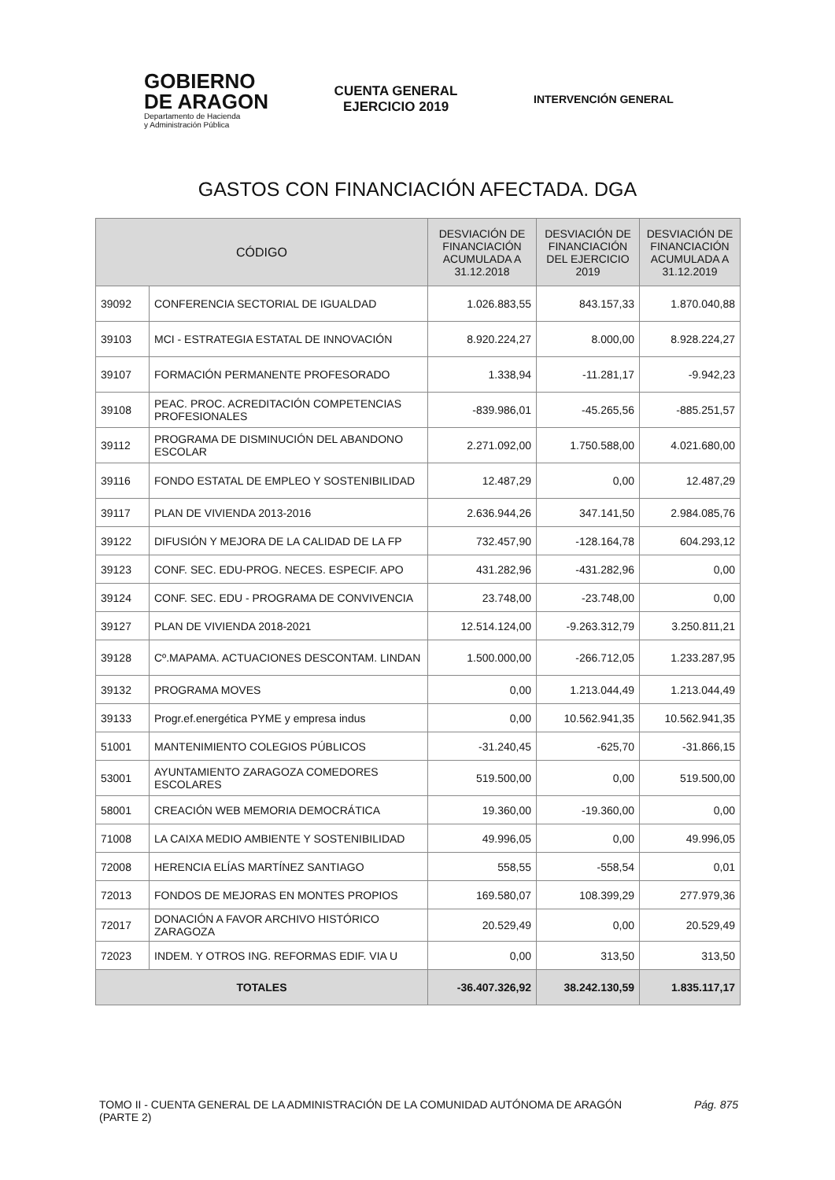GOBIERNO
DE ARAGON
Departamento de Hacienda
y Administración Pública
CUENTA GENERAL
EJERCICIO 2019
INTERVENCIÓN GENERAL
GASTOS CON FINANCIACIÓN AFECTADA. DGA
| CÓDIGO | | DESVIACIÓN DE FINANCIACIÓN ACUMULADA A 31.12.2018 | DESVIACIÓN DE FINANCIACIÓN DEL EJERCICIO 2019 | DESVIACIÓN DE FINANCIACIÓN ACUMULADA A 31.12.2019 |
| --- | --- | --- | --- | --- |
| 39092 | CONFERENCIA SECTORIAL DE IGUALDAD | 1.026.883,55 | 843.157,33 | 1.870.040,88 |
| 39103 | MCI - ESTRATEGIA ESTATAL DE INNOVACIÓN | 8.920.224,27 | 8.000,00 | 8.928.224,27 |
| 39107 | FORMACIÓN PERMANENTE PROFESORADO | 1.338,94 | -11.281,17 | -9.942,23 |
| 39108 | PEAC. PROC. ACREDITACIÓN COMPETENCIAS PROFESIONALES | -839.986,01 | -45.265,56 | -885.251,57 |
| 39112 | PROGRAMA DE DISMINUCIÓN DEL ABANDONO ESCOLAR | 2.271.092,00 | 1.750.588,00 | 4.021.680,00 |
| 39116 | FONDO ESTATAL DE EMPLEO Y SOSTENIBILIDAD | 12.487,29 | 0,00 | 12.487,29 |
| 39117 | PLAN DE VIVIENDA 2013-2016 | 2.636.944,26 | 347.141,50 | 2.984.085,76 |
| 39122 | DIFUSIÓN Y MEJORA DE LA CALIDAD DE LA FP | 732.457,90 | -128.164,78 | 604.293,12 |
| 39123 | CONF. SEC. EDU-PROG. NECES. ESPECIF. APO | 431.282,96 | -431.282,96 | 0,00 |
| 39124 | CONF. SEC. EDU - PROGRAMA DE CONVIVENCIA | 23.748,00 | -23.748,00 | 0,00 |
| 39127 | PLAN DE VIVIENDA 2018-2021 | 12.514.124,00 | -9.263.312,79 | 3.250.811,21 |
| 39128 | Cº.MAPAMA. ACTUACIONES DESCONTAM. LINDAN | 1.500.000,00 | -266.712,05 | 1.233.287,95 |
| 39132 | PROGRAMA MOVES | 0,00 | 1.213.044,49 | 1.213.044,49 |
| 39133 | Progr.ef.energética PYME y empresa indus | 0,00 | 10.562.941,35 | 10.562.941,35 |
| 51001 | MANTENIMIENTO COLEGIOS PÚBLICOS | -31.240,45 | -625,70 | -31.866,15 |
| 53001 | AYUNTAMIENTO ZARAGOZA COMEDORES ESCOLARES | 519.500,00 | 0,00 | 519.500,00 |
| 58001 | CREACIÓN WEB MEMORIA DEMOCRÁTICA | 19.360,00 | -19.360,00 | 0,00 |
| 71008 | LA CAIXA MEDIO AMBIENTE Y SOSTENIBILIDAD | 49.996,05 | 0,00 | 49.996,05 |
| 72008 | HERENCIA ELÍAS MARTÍNEZ SANTIAGO | 558,55 | -558,54 | 0,01 |
| 72013 | FONDOS DE MEJORAS EN MONTES PROPIOS | 169.580,07 | 108.399,29 | 277.979,36 |
| 72017 | DONACIÓN A FAVOR ARCHIVO HISTÓRICO ZARAGOZA | 20.529,49 | 0,00 | 20.529,49 |
| 72023 | INDEM. Y OTROS ING. REFORMAS EDIF. VIA U | 0,00 | 313,50 | 313,50 |
| TOTALES | | -36.407.326,92 | 38.242.130,59 | 1.835.117,17 |
TOMO II - CUENTA GENERAL DE LA ADMINISTRACIÓN DE LA COMUNIDAD AUTÓNOMA DE ARAGÓN (PARTE 2)
Pág. 875